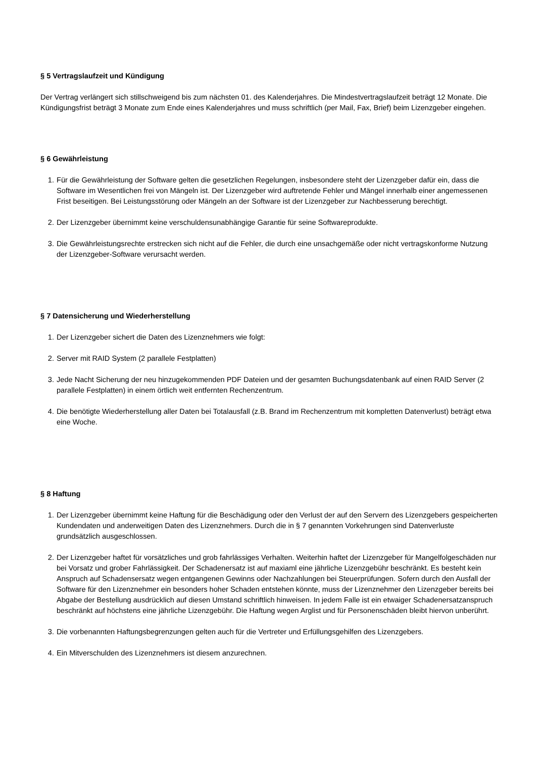§ 5 Vertragslaufzeit und Kündigung
Der Vertrag verlängert sich stillschweigend bis zum nächsten 01. des Kalenderjahres. Die Mindestvertragslaufzeit beträgt 12 Monate. Die Kündigungsfrist beträgt 3 Monate zum Ende eines Kalenderjahres und muss schriftlich (per Mail, Fax, Brief) beim Lizenzgeber eingehen.
§ 6 Gewährleistung
1. Für die Gewährleistung der Software gelten die gesetzlichen Regelungen, insbesondere steht der Lizenzgeber dafür ein, dass die Software im Wesentlichen frei von Mängeln ist. Der Lizenzgeber wird auftretende Fehler und Mängel innerhalb einer angemessenen Frist beseitigen. Bei Leistungsstörung oder Mängeln an der Software ist der Lizenzgeber zur Nachbesserung berechtigt.
2. Der Lizenzgeber übernimmt keine verschuldensunabhängige Garantie für seine Softwareprodukte.
3. Die Gewährleistungsrechte erstrecken sich nicht auf die Fehler, die durch eine unsachgemäße oder nicht vertragskonforme Nutzung der Lizenzgeber-Software verursacht werden.
§ 7 Datensicherung und Wiederherstellung
1. Der Lizenzgeber sichert die Daten des Lizenznehmers wie folgt:
2. Server mit RAID System (2 parallele Festplatten)
3. Jede Nacht Sicherung der neu hinzugekommenden PDF Dateien und der gesamten Buchungsdatenbank auf einen RAID Server (2 parallele Festplatten) in einem örtlich weit entfernten Rechenzentrum.
4. Die benötigte Wiederherstellung aller Daten bei Totalausfall (z.B. Brand im Rechenzentrum mit kompletten Datenverlust) beträgt etwa eine Woche.
§ 8 Haftung
1. Der Lizenzgeber übernimmt keine Haftung für die Beschädigung oder den Verlust der auf den Servern des Lizenzgebers gespeicherten Kundendaten und anderweitigen Daten des Lizenznehmers. Durch die in § 7 genannten Vorkehrungen sind Datenverluste grundsätzlich ausgeschlossen.
2. Der Lizenzgeber haftet für vorsätzliches und grob fahrlässiges Verhalten. Weiterhin haftet der Lizenzgeber für Mangelfolgeschäden nur bei Vorsatz und grober Fahrlässigkeit. Der Schadenersatz ist auf maxiaml eine jährliche Lizenzgebühr beschränkt. Es besteht kein Anspruch auf Schadensersatz wegen entgangenen Gewinns oder Nachzahlungen bei Steuerprüfungen. Sofern durch den Ausfall der Software für den Lizenznehmer ein besonders hoher Schaden entstehen könnte, muss der Lizenznehmer den Lizenzgeber bereits bei Abgabe der Bestellung ausdrücklich auf diesen Umstand schriftlich hinweisen. In jedem Falle ist ein etwaiger Schadenersatzanspruch beschränkt auf höchstens eine jährliche Lizenzgebühr. Die Haftung wegen Arglist und für Personenschäden bleibt hiervon unberührt.
3. Die vorbenannten Haftungsbegrenzungen gelten auch für die Vertreter und Erfüllungsgehilfen des Lizenzgebers.
4. Ein Mitverschulden des Lizenznehmers ist diesem anzurechnen.